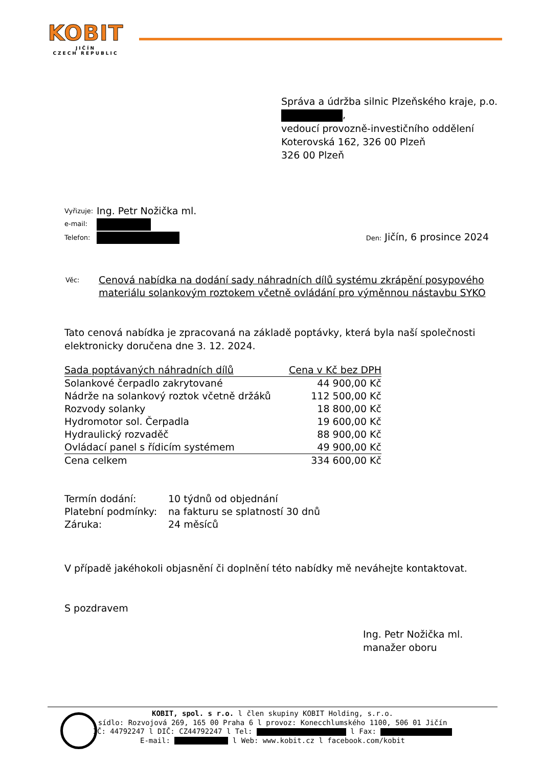KOBIT
JIČÍN
CZECH REPUBLIC
Správa a údržba silnic Plzeňského kraje, p.o.
,
vedoucí provozně-investičního oddělení
Koterovská 162, 326 00 Plzeň
326 00 Plzeň
| Vyřizuje: | Ing. Petr Nožička ml. | |
| e-mail: | | |
| Telefon: | | Den: Jičín, 6 prosince 2024 |
| Věc: | Cenová nabídka na dodání sady náhradních dílů systému zkrápění posypového materiálu solankovým roztokem včetně ovládání pro výměnnou nástavbu SYKO |
Tato cenová nabídka je zpracovaná na základě poptávky, která byla naší společnosti elektronicky doručena dne 3. 12. 2024.
| Sada poptávaných náhradních dílů | Cena v Kč bez DPH |
| Solankové čerpadlo zakrytované | 44 900,00 Kč |
| Nádrže na solankový roztok včetně držáků | 112 500,00 Kč |
| Rozvody solanky | 18 800,00 Kč |
| Hydromotor sol. Čerpadla | 19 600,00 Kč |
| Hydraulický rozvaděč | 88 900,00 Kč |
| Ovládací panel s řídicím systémem | 49 900,00 Kč |
| Cena celkem | 334 600,00 Kč |
| Termín dodání: | 10 týdnů od objednání |
| Platební podmínky: | na fakturu se splatností 30 dnů |
| Záruka: | 24 měsíců |
V případě jakéhokoli objasnění či doplnění této nabídky mě neváhejte kontaktovat.
S pozdravem
Ing. Petr Nožička ml.
manažer oboru
KOBIT, spol. s r.o. l člen skupiny KOBIT Holding, s.r.o.
sídlo: Rozvojová 269, 165 00 Praha 6 l provoz: Konecchlumského 1100, 506 01 Jičín
IČ: 44792247 l DIČ: CZ44792247 l Tel: l Fax:
E-mail: l Web: www.kobit.cz l facebook.com/kobit